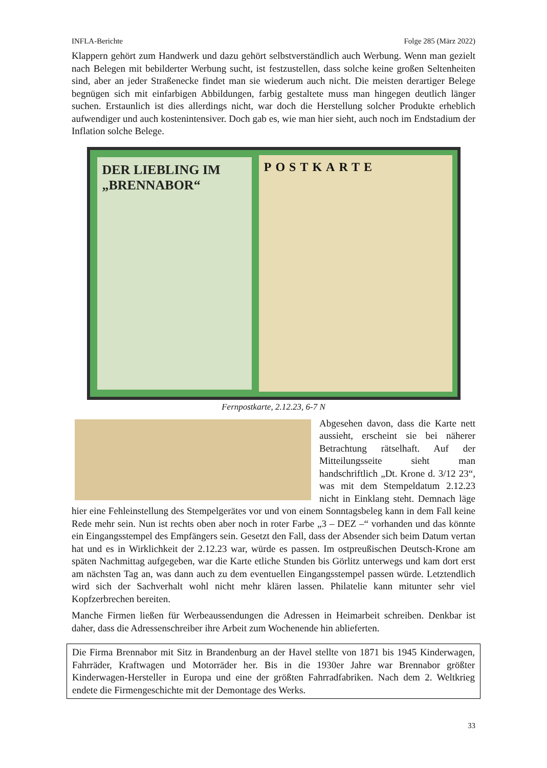INFLA-Berichte Folge 285 (März 2022)
Klappern gehört zum Handwerk und dazu gehört selbstverständlich auch Werbung. Wenn man gezielt nach Belegen mit bebilderter Werbung sucht, ist festzustellen, dass solche keine großen Seltenheiten sind, aber an jeder Straßenecke findet man sie wiederum auch nicht. Die meisten derartiger Belege begnügen sich mit einfarbigen Abbildungen, farbig gestaltete muss man hingegen deutlich länger suchen. Erstaunlich ist dies allerdings nicht, war doch die Herstellung solcher Produkte erheblich aufwendiger und auch kostenintensiver. Doch gab es, wie man hier sieht, auch noch im Endstadium der Inflation solche Belege.
DER LIEBLING IM
„BRENNABOR“
POSTKARTE
Fernpostkarte, 2.12.23, 6-7 N
Abgesehen davon, dass die Karte nett aussieht, erscheint sie bei näherer Betrachtung rätselhaft. Auf der Mitteilungsseite sieht man handschriftlich „Dt. Krone d. 3/12 23“, was mit dem Stempeldatum 2.12.23 nicht in Einklang steht. Demnach läge hier eine Fehleinstellung des Stempelgerätes vor und von einem Sonntagsbeleg kann in dem Fall keine Rede mehr sein. Nun ist rechts oben aber noch in roter Farbe „3 – DEZ –“ vorhanden und das könnte ein Eingangsstempel des Empfängers sein. Gesetzt den Fall, dass der Absender sich beim Datum vertan hat und es in Wirklichkeit der 2.12.23 war, würde es passen. Im ostpreußischen Deutsch-Krone am späten Nachmittag aufgegeben, war die Karte etliche Stunden bis Görlitz unterwegs und kam dort erst am nächsten Tag an, was dann auch zu dem eventuellen Eingangsstempel passen würde. Letztendlich wird sich der Sachverhalt wohl nicht mehr klären lassen. Philatelie kann mitunter sehr viel Kopfzerbrechen bereiten.
Manche Firmen ließen für Werbeaussendungen die Adressen in Heimarbeit schreiben. Denkbar ist daher, dass die Adressenschreiber ihre Arbeit zum Wochenende hin ablieferten.
Die Firma Brennabor mit Sitz in Brandenburg an der Havel stellte von 1871 bis 1945 Kinderwagen, Fahrräder, Kraftwagen und Motorräder her. Bis in die 1930er Jahre war Brennabor größter Kinderwagen-Hersteller in Europa und eine der größten Fahrradfabriken. Nach dem 2. Weltkrieg endete die Firmengeschichte mit der Demontage des Werks.
33